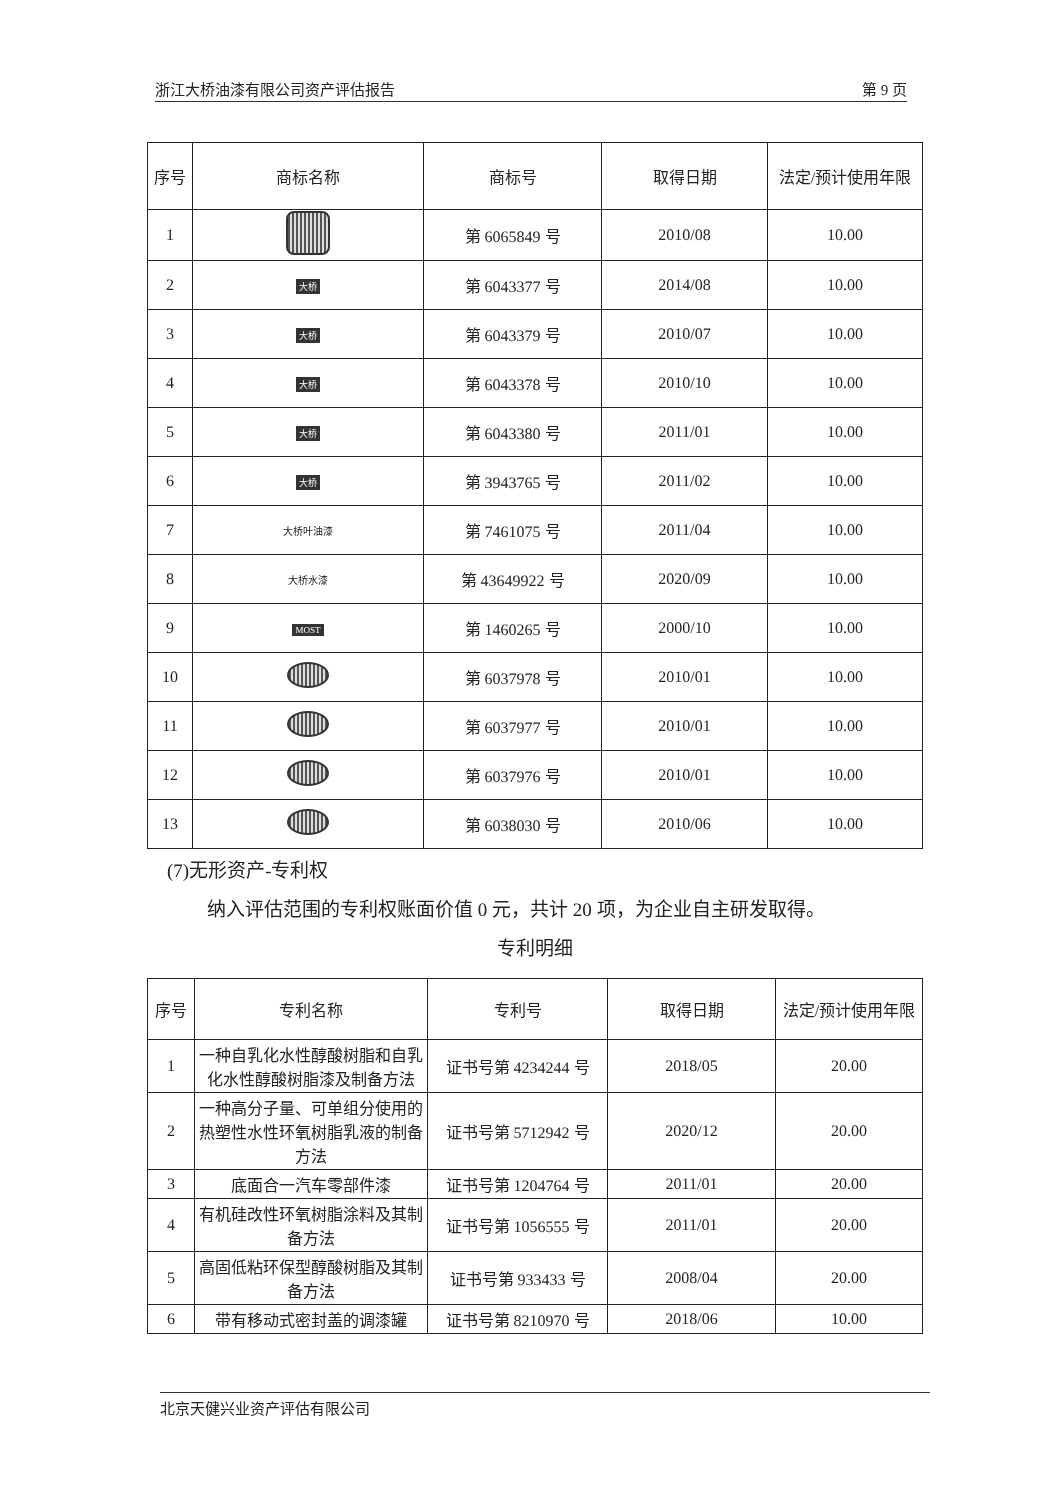浙江大桥油漆有限公司资产评估报告 第 9 页
| 序号 | 商标名称 | 商标号 | 取得日期 | 法定/预计使用年限 |
| --- | --- | --- | --- | --- |
| 1 | | 第 6065849 号 | 2010/08 | 10.00 |
| 2 | 大桥 | 第 6043377 号 | 2014/08 | 10.00 |
| 3 | 大桥 | 第 6043379 号 | 2010/07 | 10.00 |
| 4 | 大桥 | 第 6043378 号 | 2010/10 | 10.00 |
| 5 | 大桥 | 第 6043380 号 | 2011/01 | 10.00 |
| 6 | 大桥 | 第 3943765 号 | 2011/02 | 10.00 |
| 7 | 大桥叶油漆 | 第 7461075 号 | 2011/04 | 10.00 |
| 8 | 大桥水漆 | 第 43649922 号 | 2020/09 | 10.00 |
| 9 | MOST | 第 1460265 号 | 2000/10 | 10.00 |
| 10 | | 第 6037978 号 | 2010/01 | 10.00 |
| 11 | | 第 6037977 号 | 2010/01 | 10.00 |
| 12 | | 第 6037976 号 | 2010/01 | 10.00 |
| 13 | | 第 6038030 号 | 2010/06 | 10.00 |
(7)无形资产-专利权
纳入评估范围的专利权账面价值 0 元，共计 20 项，为企业自主研发取得。
专利明细
| 序号 | 专利名称 | 专利号 | 取得日期 | 法定/预计使用年限 |
| --- | --- | --- | --- | --- |
| 1 | 一种自乳化水性醇酸树脂和自乳化水性醇酸树脂漆及制备方法 | 证书号第 4234244 号 | 2018/05 | 20.00 |
| 2 | 一种高分子量、可单组分使用的热塑性水性环氧树脂乳液的制备方法 | 证书号第 5712942 号 | 2020/12 | 20.00 |
| 3 | 底面合一汽车零部件漆 | 证书号第 1204764 号 | 2011/01 | 20.00 |
| 4 | 有机硅改性环氧树脂涂料及其制备方法 | 证书号第 1056555 号 | 2011/01 | 20.00 |
| 5 | 高固低粘环保型醇酸树脂及其制备方法 | 证书号第 933433 号 | 2008/04 | 20.00 |
| 6 | 带有移动式密封盖的调漆罐 | 证书号第 8210970 号 | 2018/06 | 10.00 |
北京天健兴业资产评估有限公司